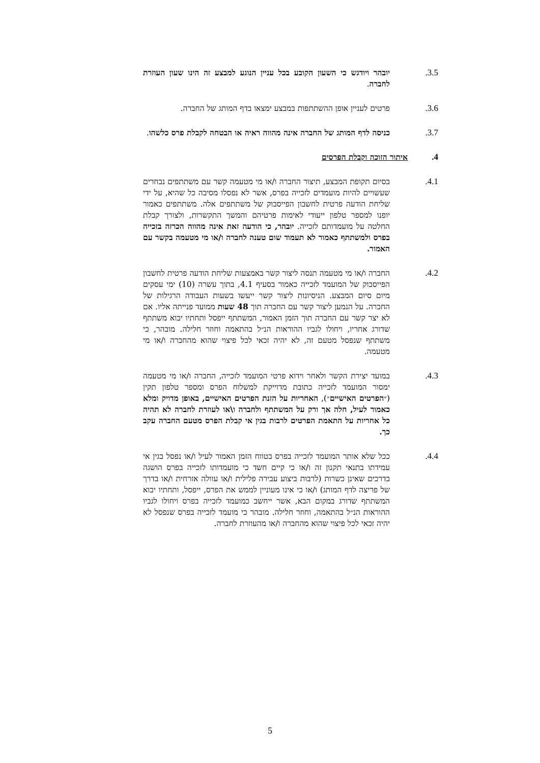3.5. יובהר ויודגש כי השעון הקובע בכל עניין הנוגע למבצע זה הינו שעון העוזרת לחברה.
3.6. פרטים לעניין אופן ההשתתפות במבצע ימצאו בדף המותג של החברה.
3.7. כניסה לדף המותג של החברה אינה מהווה ראיה או הבטחה לקבלת פרס כלשהו.
4. איתור הזוכה וקבלת הפרסים
4.1. בסיום תקופת המבצע, תיצור החברה ו/או מי מטעמה קשר עם משתתפים נבחרים שעשויים להיות מועמדים לזכייה בפרס, אשר לא נפסלו מסיבה כל שהיא, על ידי שליחת הודעה פרטית לחשבון הפייסבוק של משתתפים אלה. משתתפים כאמור יופנו למספר טלפון ייעודי לאימות פרטיהם והמשך התקשרות, ולצורך קבלת החלטה על מועמדותם לזכייה. יובהר, כי הודעה זאת אינה מהווה הכרזה בזכייה בפרס ולמשתתף כאמור לא תעמוד שום טענה לחברה ו/או מי מטעמה בקשר עם האמור.
4.2. החברה ו/או מי מטעמה תנסה ליצור קשר באמצעות שליחת הודעה פרטית לחשבון הפייסבוק של המועמד לזכייה כאמור בסעיף 4.1, בתוך עשרה (10) ימי עסקים מיום סיום המבצע. הניסיונות ליצור קשר ייעשו בשעות העבודה הרגילות של החברה. על הנמען ליצור קשר עם החברה תוך 48 שעות ממועד פנייתה אליו. אם לא יצר קשר עם החברה תוך הזמן האמור, המשתתף ייפסל ותחתיו יבוא משתתף שדורג אחריו, ויחולו לגביו ההוראות הנ״ל בהתאמה וחוזר חלילה. מובהר, כי משתתף שנפסל מטעם זה, לא יהיה זכאי לכל פיצוי שהוא מהחברה ו/או מי מטעמה.
4.3. במועד יצירת הקשר ולאחר וידוא פרטי המועמד לזכייה, החברה ו/או מי מטעמה ימסור המועמד לזכייה כתובת מדוייקת למשלוח הפרס ומספר טלפון תקין (״הפרטים האישיים״), האחריות על הזנת הפרטים האישיים, באופן מדויק ומלא כאמור לעיל, חלה אך ורק על המשתתף ולחברה ו\או לעוזרת לחברה לא תהיה כל אחריות על התאמת הפרטים לרבות בגין אי קבלת הפרס מטעם החברה עקב כך.
4.4. ככל שלא אותר המועמד לזכייה בפרס בטווח הזמן האמור לעיל ו/או נפסל בגין אי עמידתו בתנאי תקנון זה ו/או כי קיים חשד כי מועמדותו לזכייה בפרס הושגה בדרכים שאינן כשרות (לרבות ביצוע עבירה פלילית ו/או עוולה אזרחית ו/או בדרך של פריצה לדף המותג) ו/או כי אינו מעוניין לממש את הפרס, ייפסל, ותחתיו יבוא המשתתף שדורג במקום הבא, אשר ייחשב כמועמד לזכייה בפרס ויחולו לגביו ההוראות הנ״ל בהתאמה, וחוזר חלילה. מובהר כי מועמד לזכייה בפרס שנפסל לא יהיה זכאי לכל פיצוי שהוא מהחברה ו/או מהעוזרת לחברה.
5